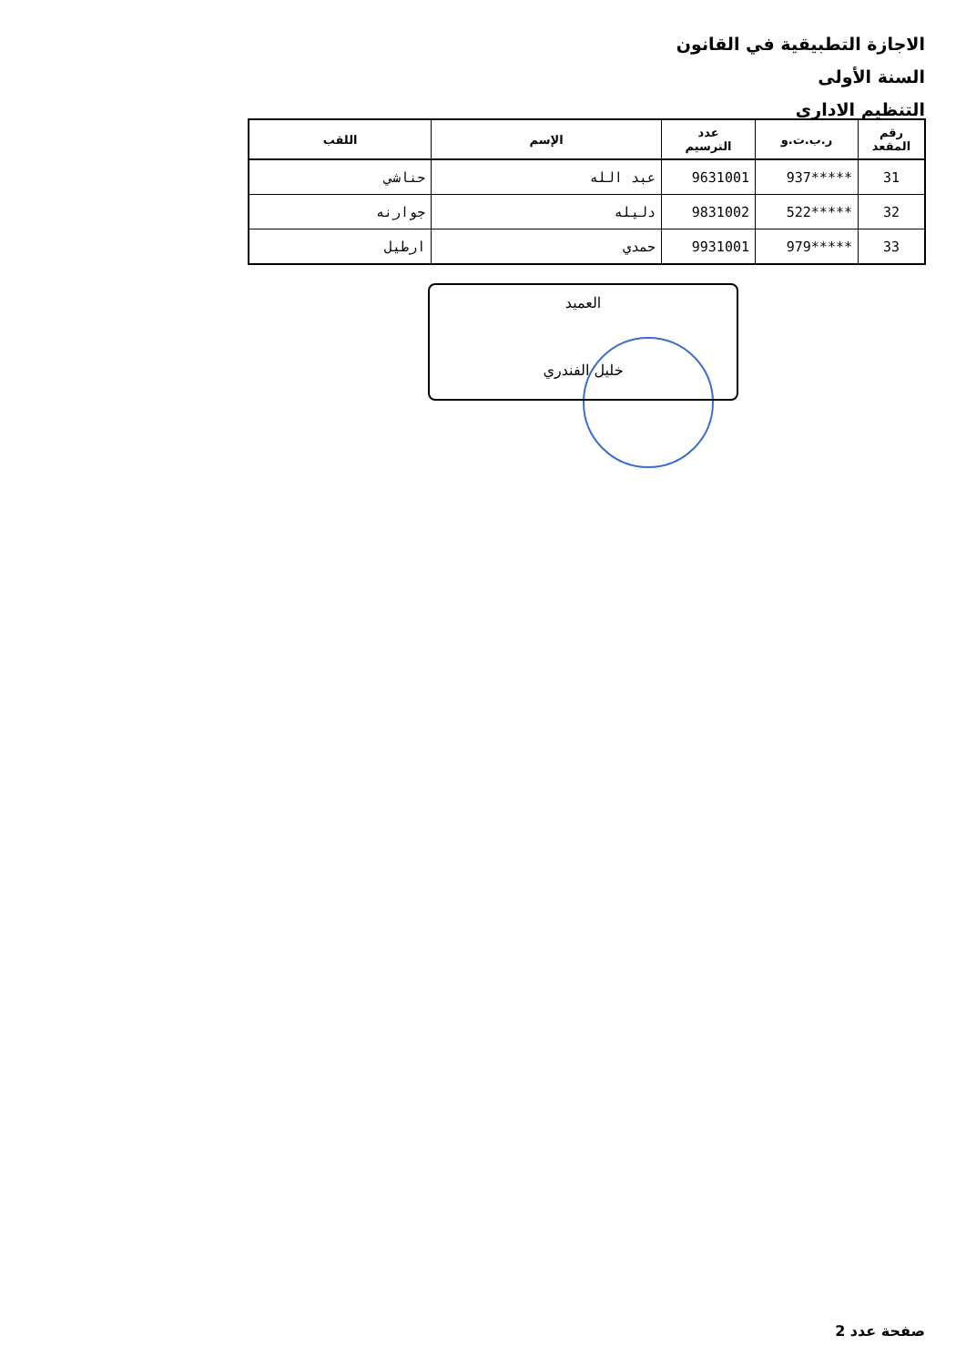الاجازة التطبيقية في القانون
السنة الأولى
التنظيم الاداري
| رقم المقعد | ر.ب.ت.و | عدد الترسيم | الإسم | اللقب |
| --- | --- | --- | --- | --- |
| 31 | *****937 | 9631001 | عبد الله | حناشي |
| 32 | *****522 | 9831002 | دليله | جوارنه |
| 33 | *****979 | 9931001 | حمدي | ارطيل |
العميد
خليل الفندري
صفحة عدد 2